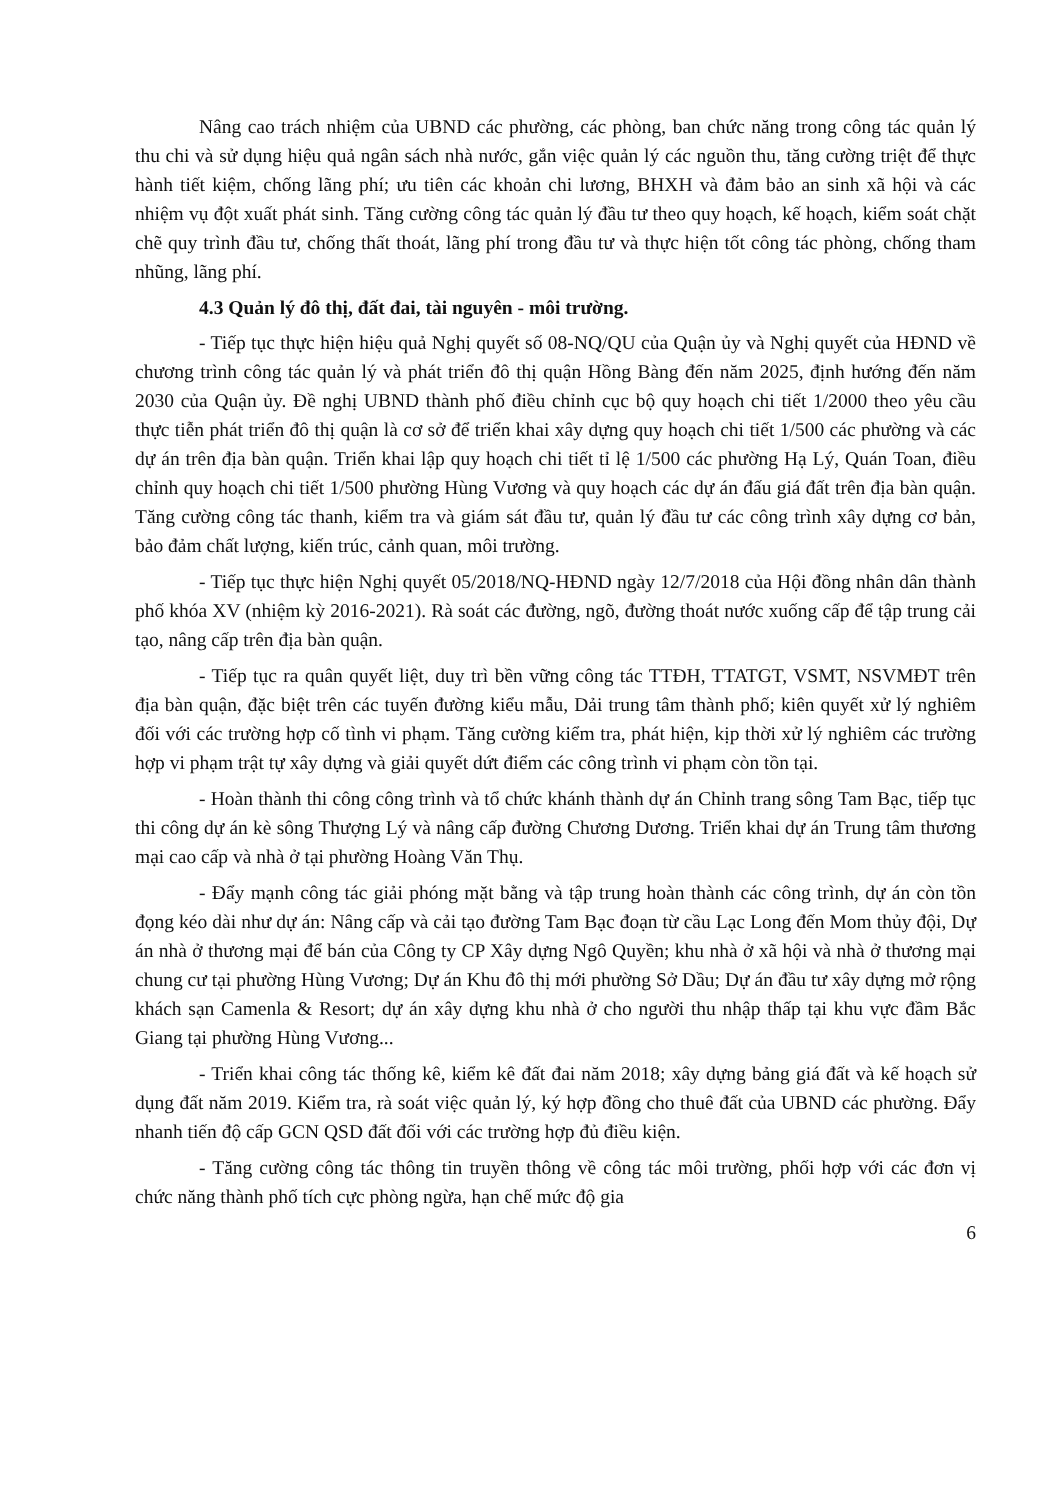Nâng cao trách nhiệm của UBND các phường, các phòng, ban chức năng trong công tác quản lý thu chi và sử dụng hiệu quả ngân sách nhà nước, gắn việc quản lý các nguồn thu, tăng cường triệt để thực hành tiết kiệm, chống lãng phí; ưu tiên các khoản chi lương, BHXH và đảm bảo an sinh xã hội và các nhiệm vụ đột xuất phát sinh. Tăng cường công tác quản lý đầu tư theo quy hoạch, kế hoạch, kiểm soát chặt chẽ quy trình đầu tư, chống thất thoát, lãng phí trong đầu tư và thực hiện tốt công tác phòng, chống tham nhũng, lãng phí.
4.3 Quản lý đô thị, đất đai, tài nguyên - môi trường.
- Tiếp tục thực hiện hiệu quả Nghị quyết số 08-NQ/QU của Quận ủy và Nghị quyết của HĐND về chương trình công tác quản lý và phát triển đô thị quận Hồng Bàng đến năm 2025, định hướng đến năm 2030 của Quận ủy. Đề nghị UBND thành phố điều chỉnh cục bộ quy hoạch chi tiết 1/2000 theo yêu cầu thực tiễn phát triển đô thị quận là cơ sở để triển khai xây dựng quy hoạch chi tiết 1/500 các phường và các dự án trên địa bàn quận. Triển khai lập quy hoạch chi tiết tỉ lệ 1/500 các phường Hạ Lý, Quán Toan, điều chỉnh quy hoạch chi tiết 1/500 phường Hùng Vương và quy hoạch các dự án đấu giá đất trên địa bàn quận. Tăng cường công tác thanh, kiểm tra và giám sát đầu tư, quản lý đầu tư các công trình xây dựng cơ bản, bảo đảm chất lượng, kiến trúc, cảnh quan, môi trường.
- Tiếp tục thực hiện Nghị quyết 05/2018/NQ-HĐND ngày 12/7/2018 của Hội đồng nhân dân thành phố khóa XV (nhiệm kỳ 2016-2021). Rà soát các đường, ngõ, đường thoát nước xuống cấp để tập trung cải tạo, nâng cấp trên địa bàn quận.
- Tiếp tục ra quân quyết liệt, duy trì bền vững công tác TTĐH, TTATGT, VSMT, NSVMĐT trên địa bàn quận, đặc biệt trên các tuyến đường kiểu mẫu, Dải trung tâm thành phố; kiên quyết xử lý nghiêm đối với các trường hợp cố tình vi phạm. Tăng cường kiểm tra, phát hiện, kịp thời xử lý nghiêm các trường hợp vi phạm trật tự xây dựng và giải quyết dứt điểm các công trình vi phạm còn tồn tại.
- Hoàn thành thi công công trình và tổ chức khánh thành dự án Chỉnh trang sông Tam Bạc, tiếp tục thi công dự án kè sông Thượng Lý và nâng cấp đường Chương Dương. Triển khai dự án Trung tâm thương mại cao cấp và nhà ở tại phường Hoàng Văn Thụ.
- Đẩy mạnh công tác giải phóng mặt bằng và tập trung hoàn thành các công trình, dự án còn tồn đọng kéo dài như dự án: Nâng cấp và cải tạo đường Tam Bạc đoạn từ cầu Lạc Long đến Mom thủy đội, Dự án nhà ở thương mại để bán của Công ty CP Xây dựng Ngô Quyền; khu nhà ở xã hội và nhà ở thương mại chung cư tại phường Hùng Vương; Dự án Khu đô thị mới phường Sở Dầu; Dự án đầu tư xây dựng mở rộng khách sạn Camenla & Resort; dự án xây dựng khu nhà ở cho người thu nhập thấp tại khu vực đầm Bắc Giang tại phường Hùng Vương...
- Triển khai công tác thống kê, kiểm kê đất đai năm 2018; xây dựng bảng giá đất và kế hoạch sử dụng đất năm 2019. Kiểm tra, rà soát việc quản lý, ký hợp đồng cho thuê đất của UBND các phường. Đẩy nhanh tiến độ cấp GCN QSD đất đối với các trường hợp đủ điều kiện.
- Tăng cường công tác thông tin truyền thông về công tác môi trường, phối hợp với các đơn vị chức năng thành phố tích cực phòng ngừa, hạn chế mức độ gia
6